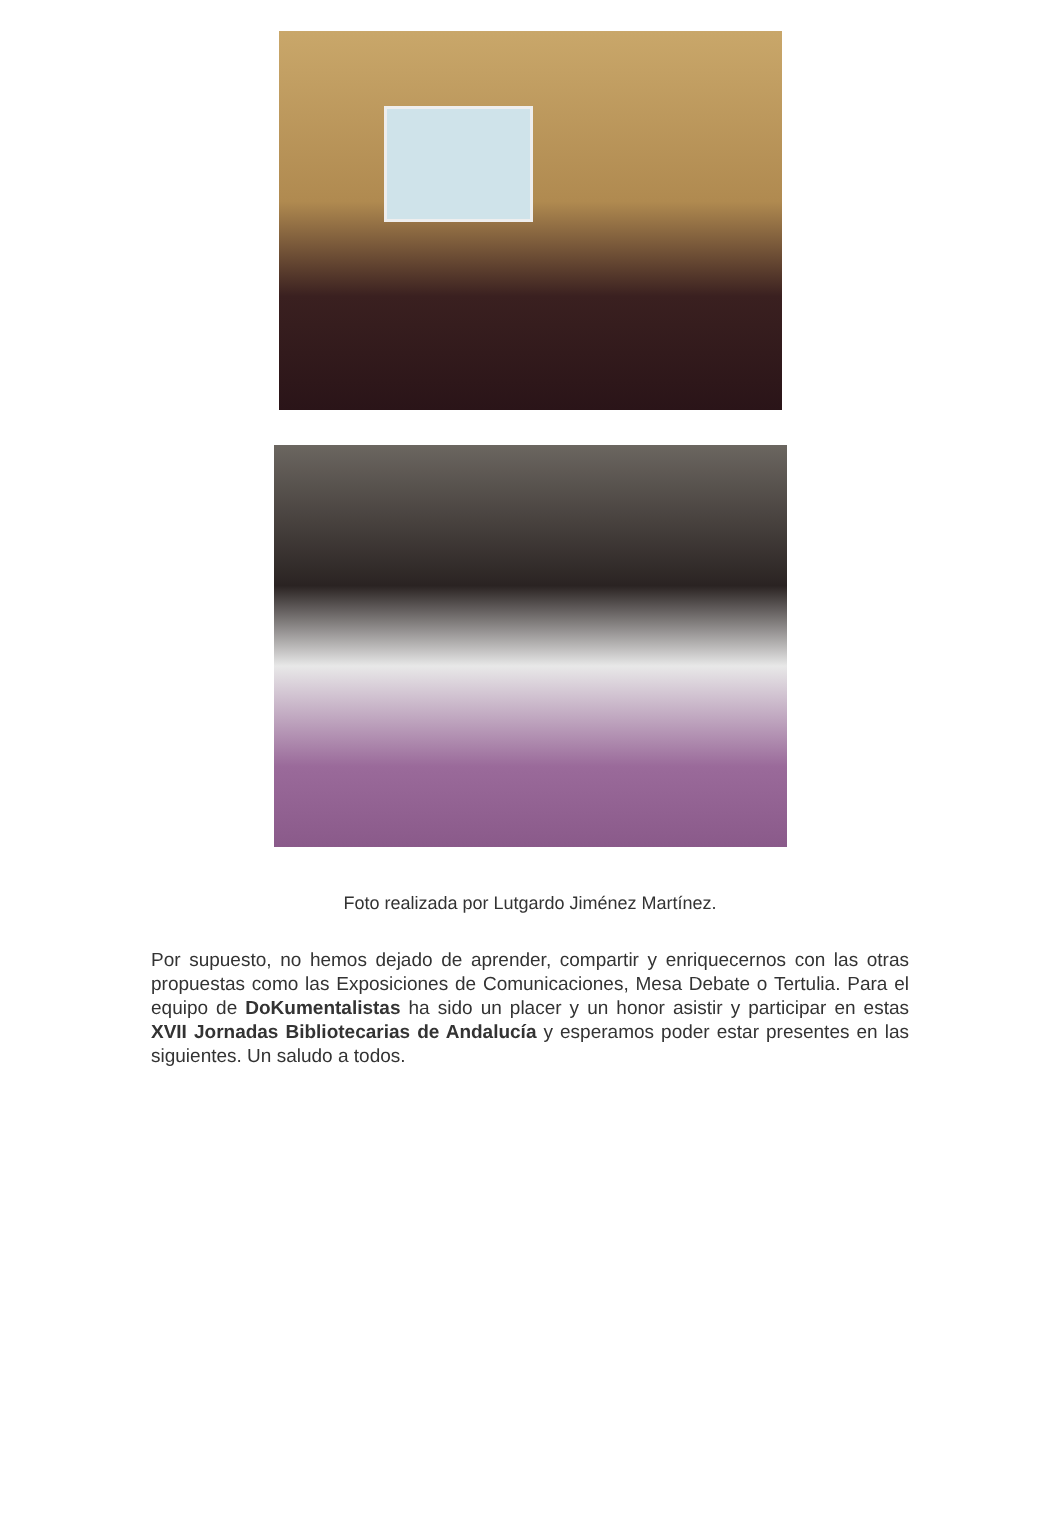Foto realizada por Lutgardo Jiménez Martínez.
Por supuesto, no hemos dejado de aprender, compartir y enriquecernos con las otras propuestas como las Exposiciones de Comunicaciones, Mesa Debate o Tertulia. Para el equipo de DoKumentalistas ha sido un placer y un honor asistir y participar en estas XVII Jornadas Bibliotecarias de Andalucía y esperamos poder estar presentes en las siguientes. Un saludo a todos.